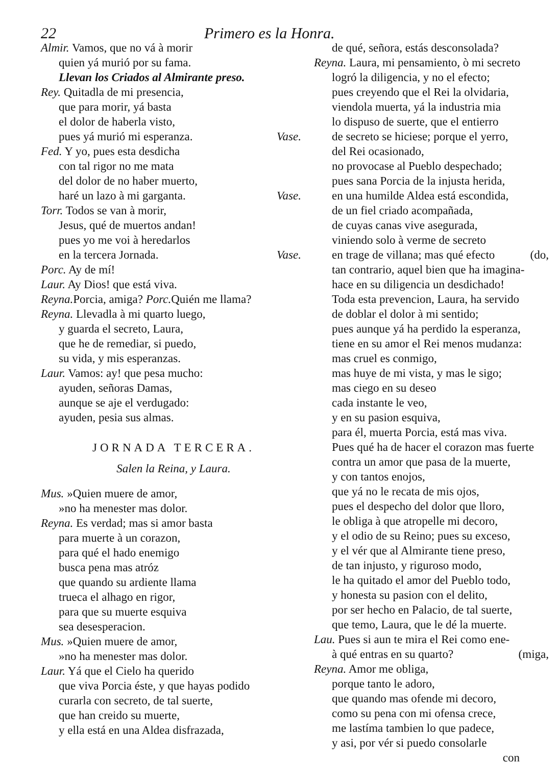22 Primero es la Honra.
Almir. Vamos, que no vá à morir
quien yá murió por su fama.
Llevan los Criados al Almirante preso.
Rey. Quitadla de mi presencia,
que para morir, yá basta
el dolor de haberla visto,
pues yá murió mi esperanza. Vase.
Fed. Y yo, pues esta desdicha
con tal rigor no me mata
del dolor de no haber muerto,
haré un lazo à mi garganta. Vase.
Torr. Todos se van à morir,
Jesus, qué de muertos andan!
pues yo me voi à heredarlos
en la tercera Jornada. Vase.
Porc. Ay de mí!
Laur. Ay Dios! que está viva.
Reyna. Porcia, amiga? Porc. Quién me llama?
Reyna. Llevadla à mi quarto luego,
y guarda el secreto, Laura,
que he de remediar, si puedo,
su vida, y mis esperanzas.
Laur. Vamos: ay! que pesa mucho:
ayuden, señoras Damas,
aunque se aje el verdugado:
ayuden, pesia sus almas.
JORNADA TERCERA.
Salen la Reina, y Laura.
Mus. »Quien muere de amor,
»no ha menester mas dolor.
Reyna. Es verdad; mas si amor basta
para muerte à un corazon,
para qué el hado enemigo
busca pena mas atróz
que quando su ardiente llama
trueca el alhago en rigor,
para que su muerte esquiva
sea desesperacion.
Mus. »Quien muere de amor,
»no ha menester mas dolor.
Laur. Yá que el Cielo ha querido
que viva Porcia éste, y que hayas podido
curarla con secreto, de tal suerte,
que han creido su muerte,
y ella está en una Aldea disfrazada,
de qué, señora, estás desconsolada?
Reyna. Laura, mi pensamiento, ò mi secreto
logró la diligencia, y no el efecto;
pues creyendo que el Rei la olvidaria,
viendola muerta, yá la industria mia
lo dispuso de suerte, que el entierro
de secreto se hiciese; porque el yerro,
del Rei ocasionado,
no provocase al Pueblo despechado;
pues sana Porcia de la injusta herida,
en una humilde Aldea está escondida,
de un fiel criado acompañada,
de cuyas canas vive asegurada,
viniendo solo à verme de secreto
en trage de villana; mas qué efecto (do,
tan contrario, aquel bien que ha imagina-
hace en su diligencia un desdichado!
Toda esta prevencion, Laura, ha servido
de doblar el dolor à mi sentido;
pues aunque yá ha perdido la esperanza,
tiene en su amor el Rei menos mudanza:
mas cruel es conmigo,
mas huye de mi vista, y mas le sigo;
mas ciego en su deseo
cada instante le veo,
y en su pasion esquiva,
para él, muerta Porcia, está mas viva.
Pues qué ha de hacer el corazon mas fuerte
contra un amor que pasa de la muerte,
y con tantos enojos,
que yá no le recata de mis ojos,
pues el despecho del dolor que lloro,
le obliga à que atropelle mi decoro,
y el odio de su Reino; pues su exceso,
y el vér que al Almirante tiene preso,
de tan injusto, y riguroso modo,
le ha quitado el amor del Pueblo todo,
y honesta su pasion con el delito,
por ser hecho en Palacio, de tal suerte,
que temo, Laura, que le dé la muerte.
Lau. Pues si aun te mira el Rei como ene-
à qué entras en su quarto? (miga,
Reyna. Amor me obliga,
porque tanto le adoro,
que quando mas ofende mi decoro,
como su pena con mi ofensa crece,
me lastíma tambien lo que padece,
y asi, por vér si puedo consolarle
con